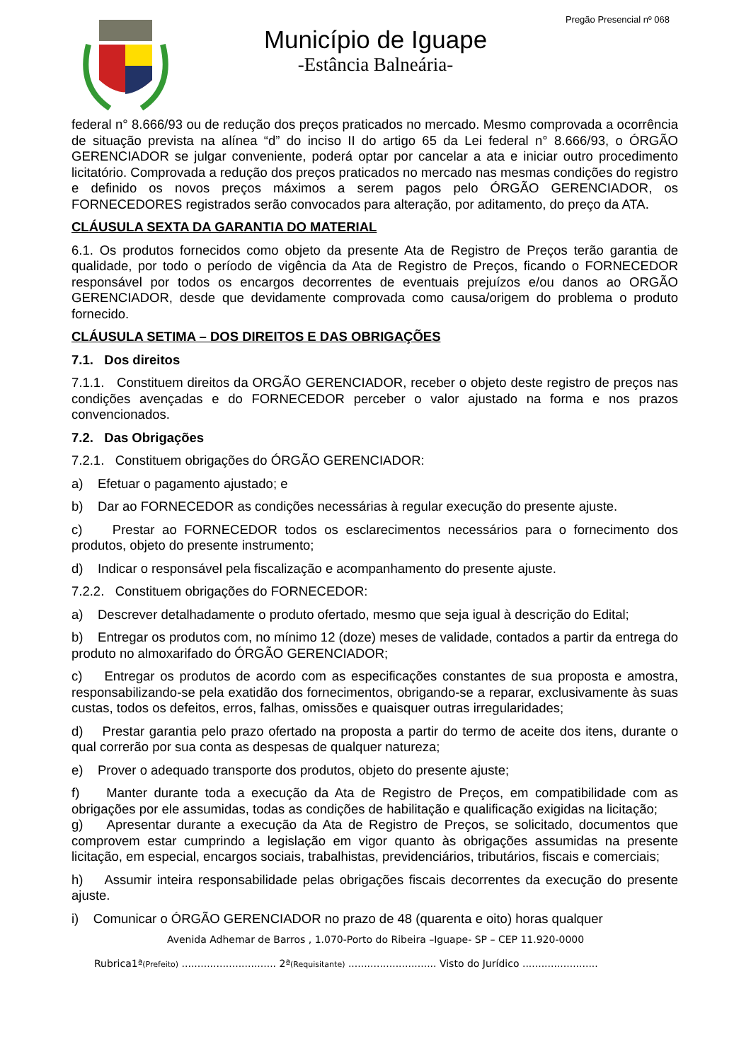Pregão Presencial nº 068
Município de Iguape
-Estância Balneária-
federal n° 8.666/93 ou de redução dos preços praticados no mercado. Mesmo comprovada a ocorrência de situação prevista na alínea “d” do inciso II do artigo 65 da Lei federal n° 8.666/93, o ÓRGÃO GERENCIADOR se julgar conveniente, poderá optar por cancelar a ata e iniciar outro procedimento licitatório. Comprovada a redução dos preços praticados no mercado nas mesmas condições do registro e definido os novos preços máximos a serem pagos pelo ÓRGÃO GERENCIADOR, os FORNECEDORES registrados serão convocados para alteração, por aditamento, do preço da ATA.
CLÁUSULA SEXTA DA GARANTIA DO MATERIAL
6.1. Os produtos fornecidos como objeto da presente Ata de Registro de Preços terão garantia de qualidade, por todo o período de vigência da Ata de Registro de Preços, ficando o FORNECEDOR responsável por todos os encargos decorrentes de eventuais prejuízos e/ou danos ao ORGÃO GERENCIADOR, desde que devidamente comprovada como causa/origem do problema o produto fornecido.
CLÁUSULA SETIMA – DOS DIREITOS E DAS OBRIGAÇÕES
7.1. Dos direitos
7.1.1. Constituem direitos da ORGÃO GERENCIADOR, receber o objeto deste registro de preços nas condições avençadas e do FORNECEDOR perceber o valor ajustado na forma e nos prazos convencionados.
7.2. Das Obrigações
7.2.1. Constituem obrigações do ÓRGÃO GERENCIADOR:
a) Efetuar o pagamento ajustado; e
b) Dar ao FORNECEDOR as condições necessárias à regular execução do presente ajuste.
c) Prestar ao FORNECEDOR todos os esclarecimentos necessários para o fornecimento dos produtos, objeto do presente instrumento;
d) Indicar o responsável pela fiscalização e acompanhamento do presente ajuste.
7.2.2. Constituem obrigações do FORNECEDOR:
a) Descrever detalhadamente o produto ofertado, mesmo que seja igual à descrição do Edital;
b) Entregar os produtos com, no mínimo 12 (doze) meses de validade, contados a partir da entrega do produto no almoxarifado do ÓRGÃO GERENCIADOR;
c) Entregar os produtos de acordo com as especificações constantes de sua proposta e amostra, responsabilizando-se pela exatidão dos fornecimentos, obrigando-se a reparar, exclusivamente às suas custas, todos os defeitos, erros, falhas, omissões e quaisquer outras irregularidades;
d) Prestar garantia pelo prazo ofertado na proposta a partir do termo de aceite dos itens, durante o qual correrão por sua conta as despesas de qualquer natureza;
e) Prover o adequado transporte dos produtos, objeto do presente ajuste;
f) Manter durante toda a execução da Ata de Registro de Preços, em compatibilidade com as obrigações por ele assumidas, todas as condições de habilitação e qualificação exigidas na licitação;
g) Apresentar durante a execução da Ata de Registro de Preços, se solicitado, documentos que comprovem estar cumprindo a legislação em vigor quanto às obrigações assumidas na presente licitação, em especial, encargos sociais, trabalhistas, previdenciários, tributários, fiscais e comerciais;
h) Assumir inteira responsabilidade pelas obrigações fiscais decorrentes da execução do presente ajuste.
i) Comunicar o ÓRGÃO GERENCIADOR no prazo de 48 (quarenta e oito) horas qualquer
Avenida Adhemar de Barros , 1.070-Porto do Ribeira –Iguape- SP – CEP 11.920-0000
Rubrica1ª(Prefeito) .............................. 2ª(Requisitante) ............................ Visto do Jurídico ........................